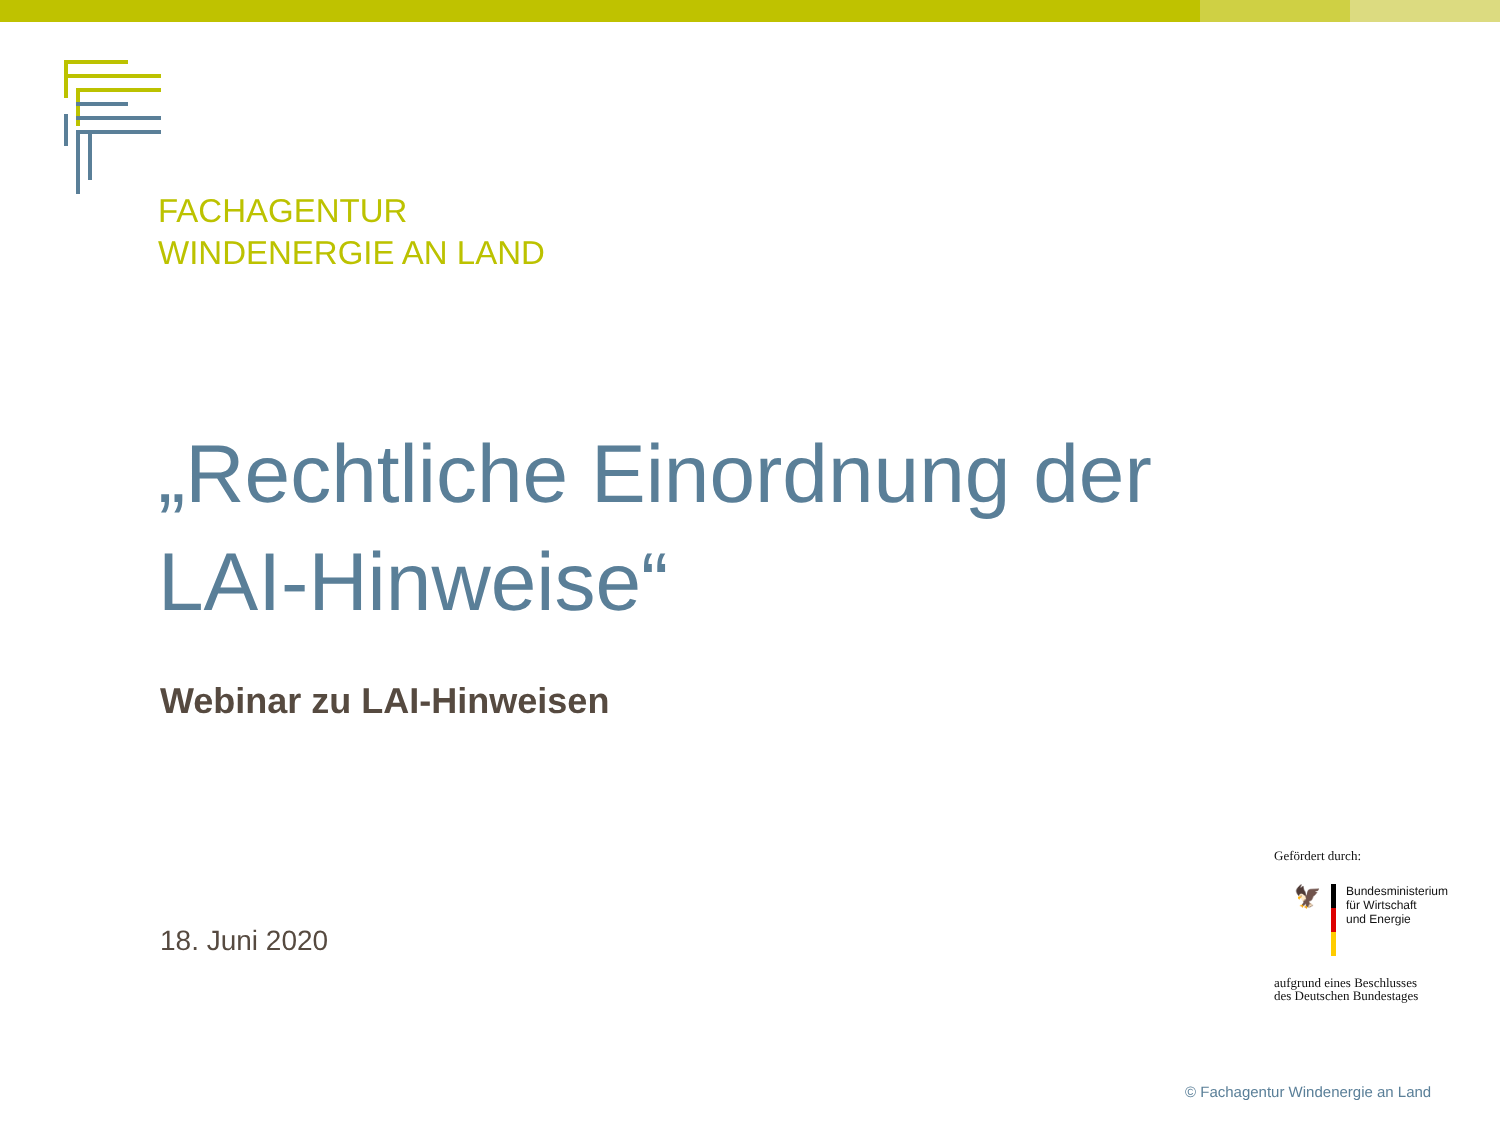FACHAGENTUR
WINDENERGIE AN LAND
„Rechtliche Einordnung der
LAI-Hinweise“
Webinar zu LAI-Hinweisen
18. Juni 2020
Gefördert durch:
🦅
Bundesministerium
für Wirtschaft
und Energie
aufgrund eines Beschlusses
des Deutschen Bundestages
© Fachagentur Windenergie an Land